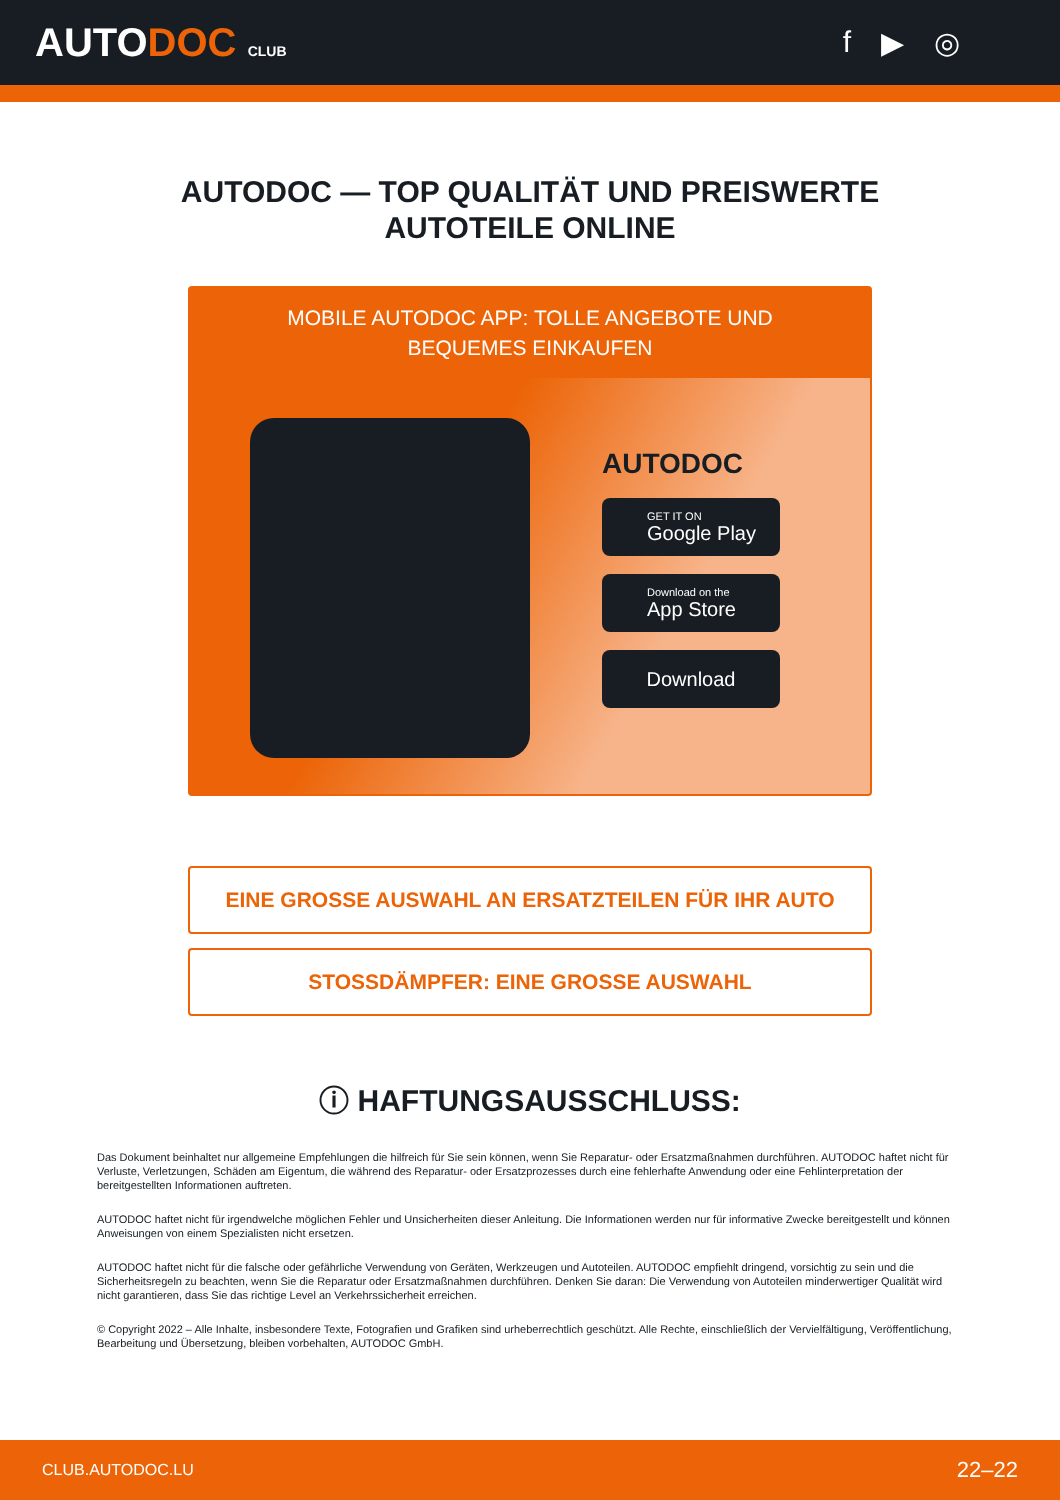AUTODOC CLUB
f ▶ ◎
AUTODOC — TOP QUALITÄT UND PREISWERTE
AUTOTEILE ONLINE
MOBILE AUTODOC APP: TOLLE ANGEBOTE UND BEQUEMES EINKAUFEN
AUTODOC
GET IT ON
Google Play
Download on the
App Store
Download
EINE GROSSE AUSWAHL AN ERSATZTEILEN FÜR IHR AUTO
STOSSDÄMPFER: EINE GROSSE AUSWAHL
ⓘ HAFTUNGSAUSSCHLUSS:
Das Dokument beinhaltet nur allgemeine Empfehlungen die hilfreich für Sie sein können, wenn Sie Reparatur- oder Ersatzmaßnahmen durchführen. AUTODOC haftet nicht für Verluste, Verletzungen, Schäden am Eigentum, die während des Reparatur- oder Ersatzprozesses durch eine fehlerhafte Anwendung oder eine Fehlinterpretation der bereitgestellten Informationen auftreten.
AUTODOC haftet nicht für irgendwelche möglichen Fehler und Unsicherheiten dieser Anleitung. Die Informationen werden nur für informative Zwecke bereitgestellt und können Anweisungen von einem Spezialisten nicht ersetzen.
AUTODOC haftet nicht für die falsche oder gefährliche Verwendung von Geräten, Werkzeugen und Autoteilen. AUTODOC empfiehlt dringend, vorsichtig zu sein und die Sicherheitsregeln zu beachten, wenn Sie die Reparatur oder Ersatzmaßnahmen durchführen. Denken Sie daran: Die Verwendung von Autoteilen minderwertiger Qualität wird nicht garantieren, dass Sie das richtige Level an Verkehrssicherheit erreichen.
© Copyright 2022 – Alle Inhalte, insbesondere Texte, Fotografien und Grafiken sind urheberrechtlich geschützt. Alle Rechte, einschließlich der Vervielfältigung, Veröffentlichung, Bearbeitung und Übersetzung, bleiben vorbehalten, AUTODOC GmbH.
CLUB.AUTODOC.LU 22–22